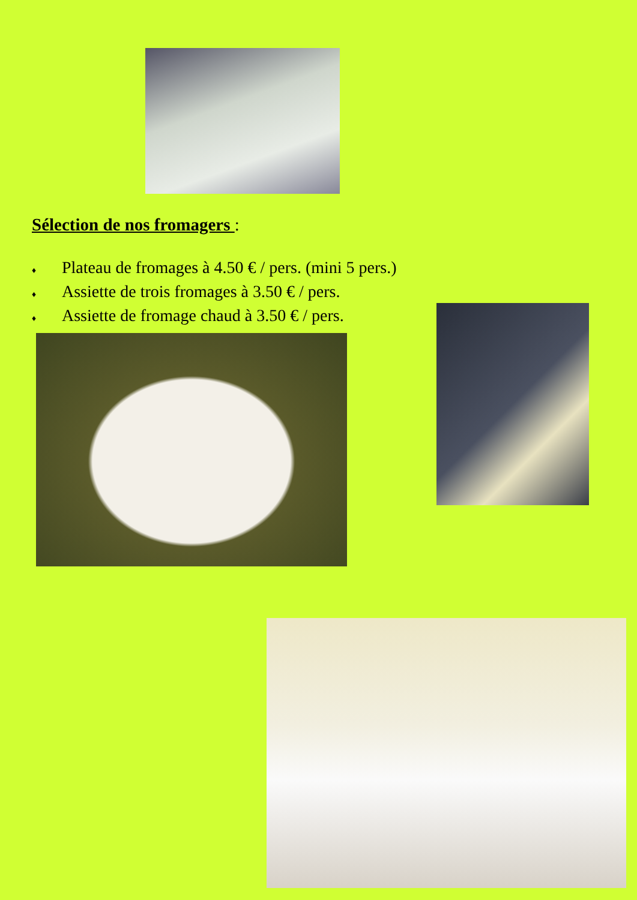Sélection de nos fromagers :
♦ Plateau de fromages à 4.50 € / pers. (mini 5 pers.)
♦ Assiette de trois fromages à 3.50 € / pers.
♦ Assiette de fromage chaud à 3.50 € / pers.